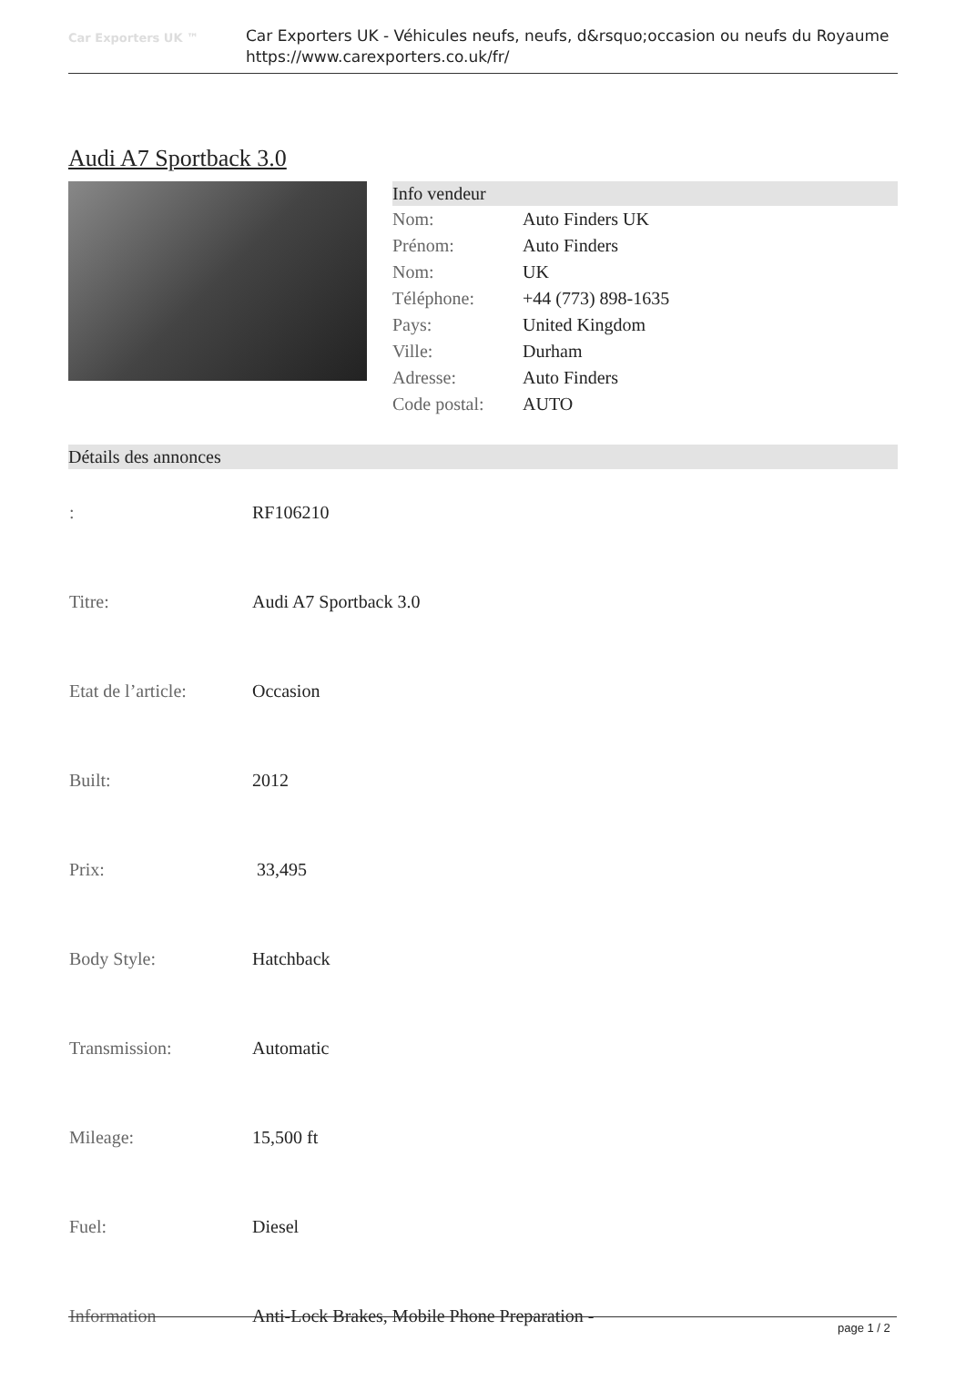Car Exporters UK ™
Car Exporters UK - Véhicules neufs, neufs, d&rsquo;occasion ou neufs du Royaume
https://www.carexporters.co.uk/fr/
Audi A7 Sportback 3.0
Info vendeur
| Nom: | Auto Finders UK |
| Prénom: | Auto Finders |
| Nom: | UK |
| Téléphone: | +44 (773) 898-1635 |
| Pays: | United Kingdom |
| Ville: | Durham |
| Adresse: | Auto Finders |
| Code postal: | AUTO |
Détails des annonces
| : | RF106210 |
| Titre: | Audi A7 Sportback 3.0 |
| Etat de l’article: | Occasion |
| Built: | 2012 |
| Prix: | 33,495 |
| Body Style: | Hatchback |
| Transmission: | Automatic |
| Mileage: | 15,500 ft |
| Fuel: | Diesel |
| Information | Anti-Lock Brakes, Mobile Phone Preparation - |
page 1 / 2